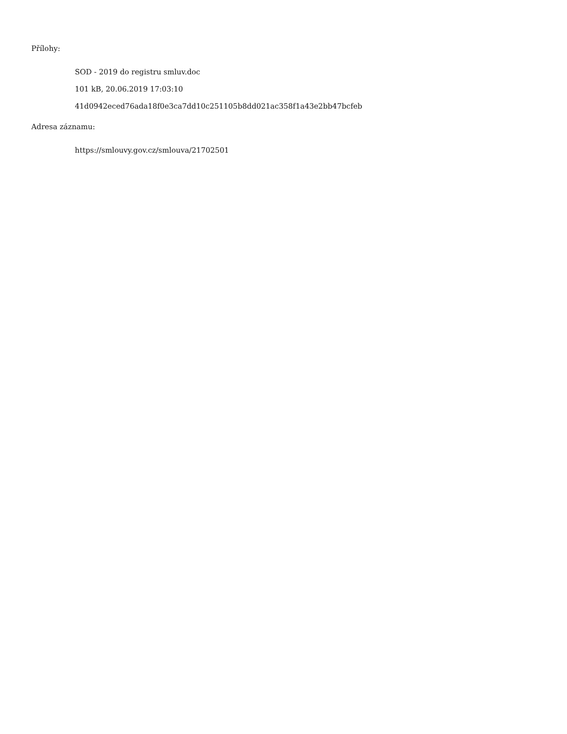Přílohy:
SOD - 2019 do registru smluv.doc
101 kB, 20.06.2019 17:03:10
41d0942eced76ada18f0e3ca7dd10c251105b8dd021ac358f1a43e2bb47bcfeb
Adresa záznamu:
https://smlouvy.gov.cz/smlouva/21702501